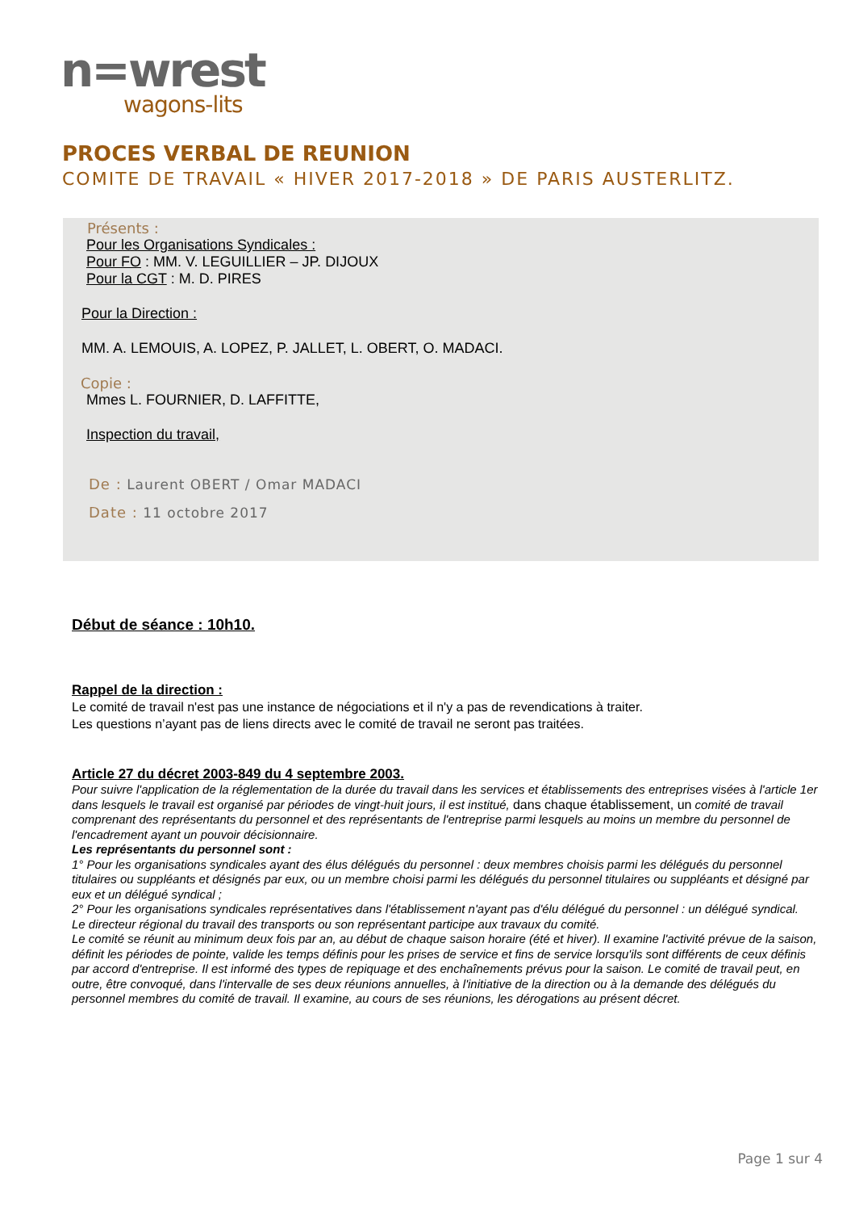n=wrest
wagons-lits
PROCES VERBAL DE REUNION
COMITE DE TRAVAIL « HIVER 2017-2018 » DE PARIS AUSTERLITZ.
Présents :
Pour les Organisations Syndicales :
Pour FO : MM. V. LEGUILLIER – JP. DIJOUX
Pour la CGT : M. D. PIRES
Pour la Direction :
MM. A. LEMOUIS, A. LOPEZ, P. JALLET, L. OBERT, O. MADACI.
Copie :
Mmes L. FOURNIER, D. LAFFITTE,
Inspection du travail,
De : Laurent OBERT / Omar MADACI
Date : 11 octobre 2017
Début de séance : 10h10.
Rappel de la direction :
Le comité de travail n'est pas une instance de négociations et il n'y a pas de revendications à traiter.
Les questions n’ayant pas de liens directs avec le comité de travail ne seront pas traitées.
Article 27 du décret 2003-849 du 4 septembre 2003.
Pour suivre l'application de la réglementation de la durée du travail dans les services et établissements des entreprises visées à l'article 1er dans lesquels le travail est organisé par périodes de vingt-huit jours, il est institué, dans chaque établissement, un comité de travail comprenant des représentants du personnel et des représentants de l'entreprise parmi lesquels au moins un membre du personnel de l'encadrement ayant un pouvoir décisionnaire.
Les représentants du personnel sont :
1° Pour les organisations syndicales ayant des élus délégués du personnel : deux membres choisis parmi les délégués du personnel titulaires ou suppléants et désignés par eux, ou un membre choisi parmi les délégués du personnel titulaires ou suppléants et désigné par eux et un délégué syndical ;
2° Pour les organisations syndicales représentatives dans l'établissement n'ayant pas d'élu délégué du personnel : un délégué syndical.
Le directeur régional du travail des transports ou son représentant participe aux travaux du comité.
Le comité se réunit au minimum deux fois par an, au début de chaque saison horaire (été et hiver). Il examine l'activité prévue de la saison, définit les périodes de pointe, valide les temps définis pour les prises de service et fins de service lorsqu'ils sont différents de ceux définis par accord d'entreprise. Il est informé des types de repiquage et des enchaînements prévus pour la saison. Le comité de travail peut, en outre, être convoqué, dans l'intervalle de ses deux réunions annuelles, à l'initiative de la direction ou à la demande des délégués du personnel membres du comité de travail. Il examine, au cours de ses réunions, les dérogations au présent décret.
Page 1 sur 4